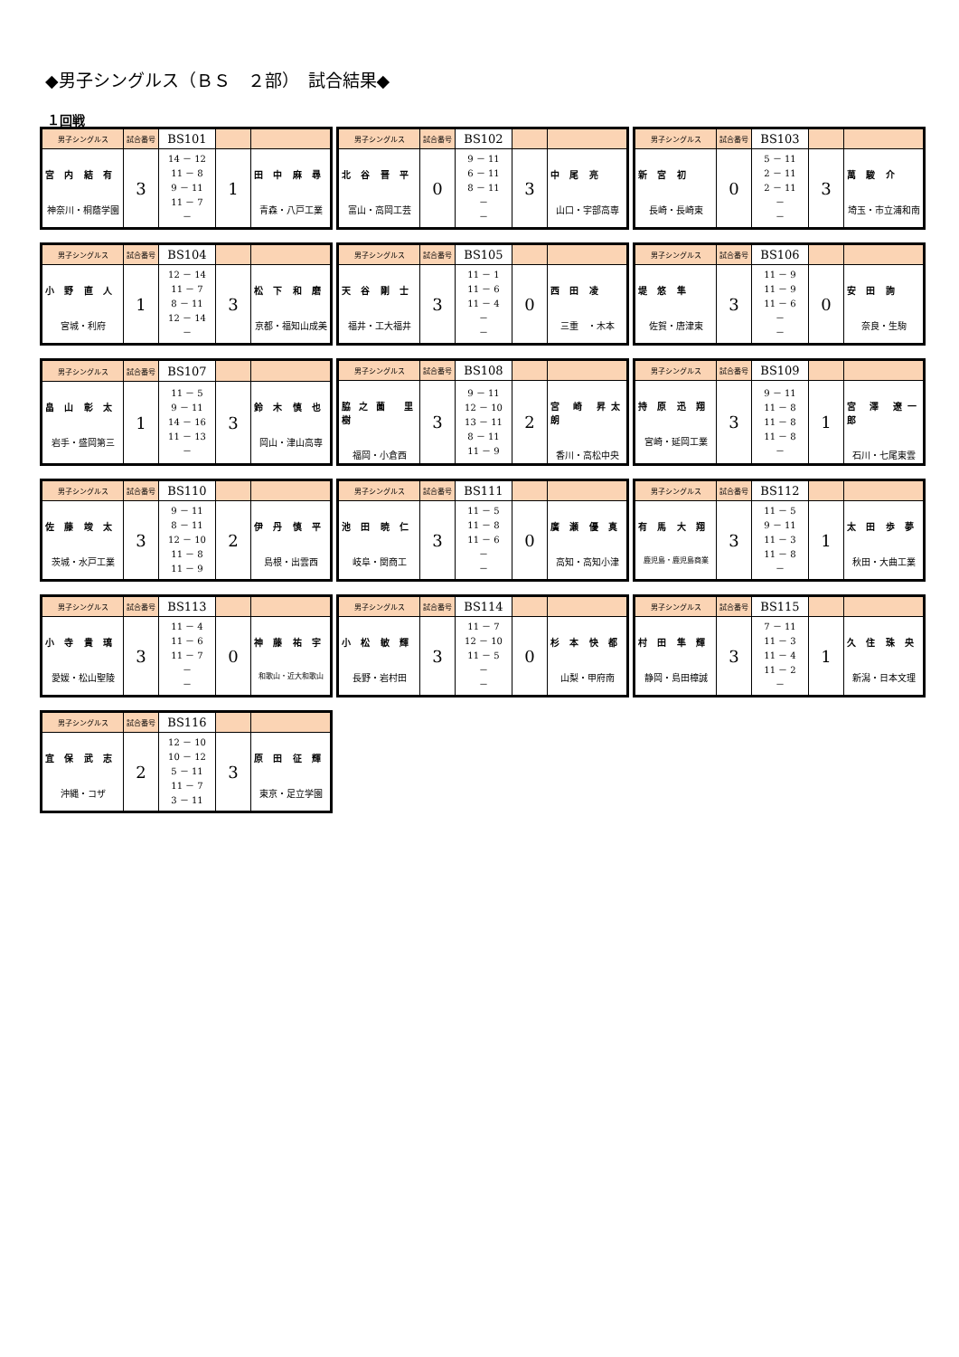◆男子シングルス（ＢＳ　２部）　試合結果◆
１回戦
| 男子シングルス | 試合番号 | BS101 | | |
| 宮 内 結 有 神奈川・桐蔭学園 | 3 | 14 － 12 11 － 8 9 － 11 11 － 7 － | 1 | 田 中 麻 尋 青森・八戸工業 |
| 男子シングルス | 試合番号 | BS102 | | |
| 北 谷 晋 平 富山・高岡工芸 | 0 | 9 － 11 6 － 11 8 － 11 － － | 3 | 中 尾 亮 山口・宇部高専 |
| 男子シングルス | 試合番号 | BS103 | | |
| 新 宮 初 長崎・長崎東 | 0 | 5 － 11 2 － 11 2 － 11 － － | 3 | 萬 駿 介 埼玉・市立浦和南 |
| 男子シングルス | 試合番号 | BS104 | | |
| 小 野 直 人 宮城・利府 | 1 | 12 － 14 11 － 7 8 － 11 12 － 14 － | 3 | 松 下 和 磨 京都・福知山成美 |
| 男子シングルス | 試合番号 | BS105 | | |
| 天 谷 剛 士 福井・工大福井 | 3 | 11 － 1 11 － 6 11 － 4 － － | 0 | 西 田 凌 三重 ・木本 |
| 男子シングルス | 試合番号 | BS106 | | |
| 堤 悠 隼 佐賀・唐津東 | 3 | 11 － 9 11 － 9 11 － 6 － － | 0 | 安 田 詢 奈良・生駒 |
| 男子シングルス | 試合番号 | BS107 | | |
| 畠 山 彰 太 岩手・盛岡第三 | 1 | 11 － 5 9 － 11 14 － 16 11 － 13 － | 3 | 鈴 木 慎 也 岡山・津山高専 |
| 男子シングルス | 試合番号 | BS108 | | |
| 脇之薗 里 樹 福岡・小倉西 | 3 | 9 － 11 12 － 10 13 － 11 8 － 11 11 － 9 | 2 | 宮 崎 昇太朗 香川・高松中央 |
| 男子シングルス | 試合番号 | BS109 | | |
| 持 原 迅 翔 宮崎・延岡工業 | 3 | 9 － 11 11 － 8 11 － 8 11 － 8 － | 1 | 宮 澤 遼一郎 石川・七尾東雲 |
| 男子シングルス | 試合番号 | BS110 | | |
| 佐 藤 竣 太 茨城・水戸工業 | 3 | 9 － 11 8 － 11 12 － 10 11 － 8 11 － 9 | 2 | 伊 丹 慎 平 島根・出雲西 |
| 男子シングルス | 試合番号 | BS111 | | |
| 池 田 暁 仁 岐阜・関商工 | 3 | 11 － 5 11 － 8 11 － 6 － － | 0 | 廣 瀬 優 真 高知・高知小津 |
| 男子シングルス | 試合番号 | BS112 | | |
| 有 馬 大 翔 鹿児島・鹿児島商業 | 3 | 11 － 5 9 － 11 11 － 3 11 － 8 － | 1 | 太 田 歩 夢 秋田・大曲工業 |
| 男子シングルス | 試合番号 | BS113 | | |
| 小 寺 貴 璃 愛媛・松山聖陵 | 3 | 11 － 4 11 － 6 11 － 7 － － | 0 | 神 藤 祐 宇 和歌山・近大和歌山 |
| 男子シングルス | 試合番号 | BS114 | | |
| 小 松 敏 輝 長野・岩村田 | 3 | 11 － 7 12 － 10 11 － 5 － － | 0 | 杉 本 快 都 山梨・甲府南 |
| 男子シングルス | 試合番号 | BS115 | | |
| 村 田 隼 輝 静岡・島田樟誠 | 3 | 7 － 11 11 － 3 11 － 4 11 － 2 － | 1 | 久 住 珠 央 新潟・日本文理 |
| 男子シングルス | 試合番号 | BS116 | | |
| 宜 保 武 志 沖縄・コザ | 2 | 12 － 10 10 － 12 5 － 11 11 － 7 3 － 11 | 3 | 原 田 征 輝 東京・足立学園 |